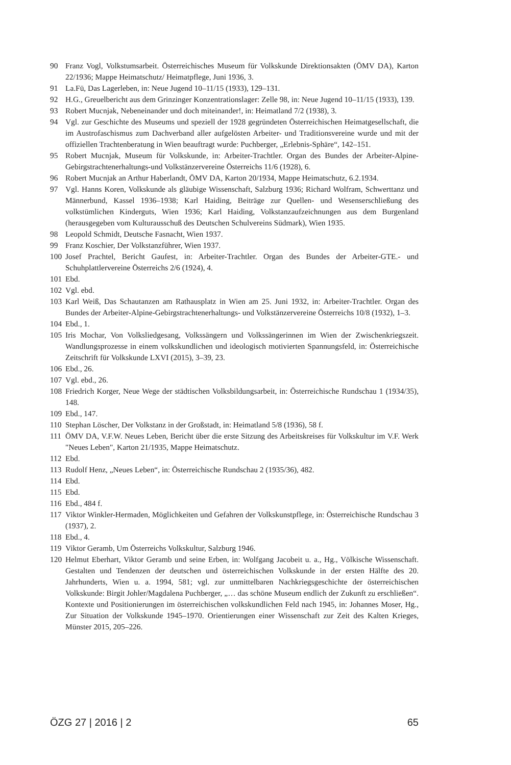90 Franz Vogl, Volkstumsarbeit. Österreichisches Museum für Volkskunde Direktionsakten (ÖMV DA), Karton 22/1936; Mappe Heimatschutz/ Heimatpflege, Juni 1936, 3.
91 La.Fü, Das Lagerleben, in: Neue Jugend 10–11/15 (1933), 129–131.
92 H.G., Greuelbericht aus dem Grinzinger Konzentrationslager: Zelle 98, in: Neue Jugend 10–11/15 (1933), 139.
93 Robert Mucnjak, Nebeneinander und doch miteinander!, in: Heimatland 7/2 (1938), 3.
94 Vgl. zur Geschichte des Museums und speziell der 1928 gegründeten Österreichischen Heimatgesellschaft, die im Austrofaschismus zum Dachverband aller aufgelösten Arbeiter- und Traditionsvereine wurde und mit der offiziellen Trachtenberatung in Wien beauftragt wurde: Puchberger, „Erlebnis-Sphäre“, 142–151.
95 Robert Mucnjak, Museum für Volkskunde, in: Arbeiter-Trachtler. Organ des Bundes der Arbeiter-Alpine-Gebirgstrachtenerhaltungs-und Volkstänzervereine Österreichs 11/6 (1928), 6.
96 Robert Mucnjak an Arthur Haberlandt, ÖMV DA, Karton 20/1934, Mappe Heimatschutz, 6.2.1934.
97 Vgl. Hanns Koren, Volkskunde als gläubige Wissenschaft, Salzburg 1936; Richard Wolfram, Schwerttanz und Männerbund, Kassel 1936–1938; Karl Haiding, Beiträge zur Quellen- und Wesenserschließung des volkstümlichen Kinderguts, Wien 1936; Karl Haiding, Volkstanzaufzeichnungen aus dem Burgenland (herausgegeben vom Kulturausschuß des Deutschen Schulvereins Südmark), Wien 1935.
98 Leopold Schmidt, Deutsche Fasnacht, Wien 1937.
99 Franz Koschier, Der Volkstanzführer, Wien 1937.
100 Josef Prachtel, Bericht Gaufest, in: Arbeiter-Trachtler. Organ des Bundes der Arbeiter-GTE.- und Schuhplattlervereine Österreichs 2/6 (1924), 4.
101 Ebd.
102 Vgl. ebd.
103 Karl Weiß, Das Schautanzen am Rathausplatz in Wien am 25. Juni 1932, in: Arbeiter-Trachtler. Organ des Bundes der Arbeiter-Alpine-Gebirgstrachtenerhaltungs- und Volkstänzervereine Österreichs 10/8 (1932), 1–3.
104 Ebd., 1.
105 Iris Mochar, Von Volksliedgesang, Volkssängern und Volkssängerinnen im Wien der Zwischenkriegszeit. Wandlungsprozesse in einem volkskundlichen und ideologisch motivierten Spannungsfeld, in: Österreichische Zeitschrift für Volkskunde LXVI (2015), 3–39, 23.
106 Ebd., 26.
107 Vgl. ebd., 26.
108 Friedrich Korger, Neue Wege der städtischen Volksbildungsarbeit, in: Österreichische Rundschau 1 (1934/35), 148.
109 Ebd., 147.
110 Stephan Löscher, Der Volkstanz in der Großstadt, in: Heimatland 5/8 (1936), 58 f.
111 ÖMV DA, V.F.W. Neues Leben, Bericht über die erste Sitzung des Arbeitskreises für Volkskultur im V.F. Werk "Neues Leben", Karton 21/1935, Mappe Heimatschutz.
112 Ebd.
113 Rudolf Henz, „Neues Leben“, in: Österreichische Rundschau 2 (1935/36), 482.
114 Ebd.
115 Ebd.
116 Ebd., 484 f.
117 Viktor Winkler-Hermaden, Möglichkeiten und Gefahren der Volkskunstpflege, in: Österreichische Rundschau 3 (1937), 2.
118 Ebd., 4.
119 Viktor Geramb, Um Österreichs Volkskultur, Salzburg 1946.
120 Helmut Eberhart, Viktor Geramb und seine Erben, in: Wolfgang Jacobeit u. a., Hg., Völkische Wissenschaft. Gestalten und Tendenzen der deutschen und österreichischen Volkskunde in der ersten Hälfte des 20. Jahrhunderts, Wien u. a. 1994, 581; vgl. zur unmittelbaren Nachkriegsgeschichte der österreichischen Volkskunde: Birgit Johler/Magdalena Puchberger, „… das schöne Museum endlich der Zukunft zu erschließen“. Kontexte und Positionierungen im österreichischen volkskundlichen Feld nach 1945, in: Johannes Moser, Hg., Zur Situation der Volkskunde 1945–1970. Orientierungen einer Wissenschaft zur Zeit des Kalten Krieges, Münster 2015, 205–226.
ÖZG 27 | 2016 | 2 65